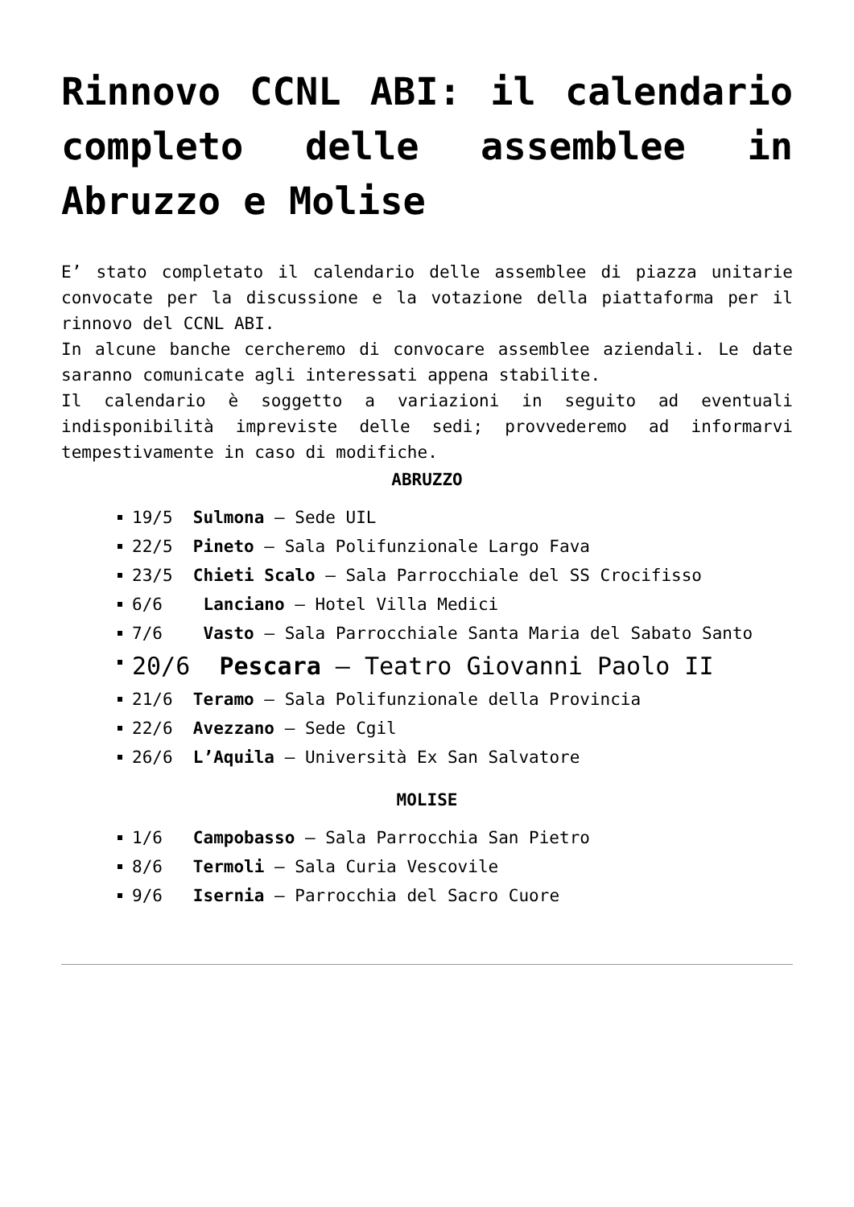Rinnovo CCNL ABI: il calendario completo delle assemblee in Abruzzo e Molise
E’ stato completato il calendario delle assemblee di piazza unitarie convocate per la discussione e la votazione della piattaforma per il rinnovo del CCNL ABI.
In alcune banche cercheremo di convocare assemblee aziendali. Le date saranno comunicate agli interessati appena stabilite.
Il calendario è soggetto a variazioni in seguito ad eventuali indisponibilità impreviste delle sedi; provvederemo ad informarvi tempestivamente in caso di modifiche.
ABRUZZO
19/5 Sulmona – Sede UIL
22/5 Pineto – Sala Polifunzionale Largo Fava
23/5 Chieti Scalo – Sala Parrocchiale del SS Crocifisso
6/6 Lanciano – Hotel Villa Medici
7/6 Vasto – Sala Parrocchiale Santa Maria del Sabato Santo
20/6 Pescara – Teatro Giovanni Paolo II
21/6 Teramo – Sala Polifunzionale della Provincia
22/6 Avezzano – Sede Cgil
26/6 L’Aquila – Università Ex San Salvatore
MOLISE
1/6 Campobasso – Sala Parrocchia San Pietro
8/6 Termoli – Sala Curia Vescovile
9/6 Isernia – Parrocchia del Sacro Cuore